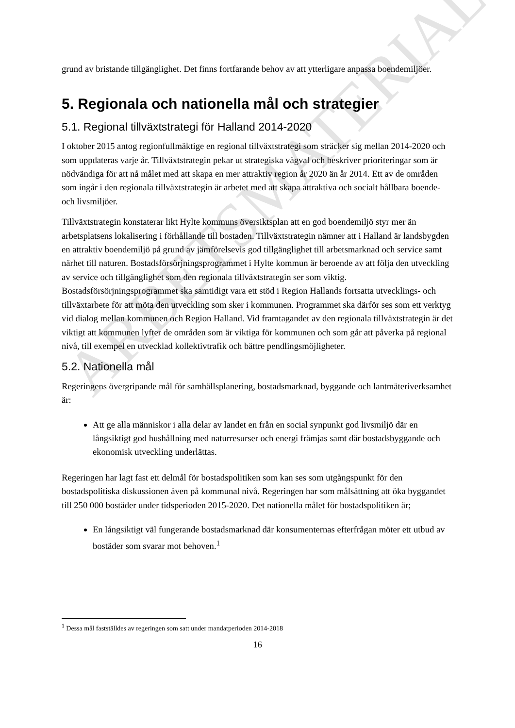ARBETSMATERIAL
grund av bristande tillgänglighet. Det finns fortfarande behov av att ytterligare anpassa boendemiljöer.
5. Regionala och nationella mål och strategier
5.1. Regional tillväxtstrategi för Halland 2014-2020
I oktober 2015 antog regionfullmäktige en regional tillväxtstrategi som sträcker sig mellan 2014-2020 och som uppdateras varje år. Tillväxtstrategin pekar ut strategiska vägval och beskriver prioriteringar som är nödvändiga för att nå målet med att skapa en mer attraktiv region år 2020 än år 2014. Ett av de områden som ingår i den regionala tillväxtstrategin är arbetet med att skapa attraktiva och socialt hållbara boende- och livsmiljöer.
Tillväxtstrategin konstaterar likt Hylte kommuns översiktsplan att en god boendemiljö styr mer än arbetsplatsens lokalisering i förhållande till bostaden. Tillväxtstrategin nämner att i Halland är landsbygden en attraktiv boendemiljö på grund av jämförelsevis god tillgänglighet till arbetsmarknad och service samt närhet till naturen. Bostadsförsörjningsprogrammet i Hylte kommun är beroende av att följa den utveckling av service och tillgänglighet som den regionala tillväxtstrategin ser som viktig. Bostadsförsörjningsprogrammet ska samtidigt vara ett stöd i Region Hallands fortsatta utvecklings- och tillväxtarbete för att möta den utveckling som sker i kommunen. Programmet ska därför ses som ett verktyg vid dialog mellan kommunen och Region Halland. Vid framtagandet av den regionala tillväxtstrategin är det viktigt att kommunen lyfter de områden som är viktiga för kommunen och som går att påverka på regional nivå, till exempel en utvecklad kollektivtrafik och bättre pendlingsmöjligheter.
5.2. Nationella mål
Regeringens övergripande mål för samhällsplanering, bostadsmarknad, byggande och lantmäteriverksamhet är:
Att ge alla människor i alla delar av landet en från en social synpunkt god livsmiljö där en långsiktigt god hushållning med naturresurser och energi främjas samt där bostadsbyggande och ekonomisk utveckling underlättas.
Regeringen har lagt fast ett delmål för bostadspolitiken som kan ses som utgångspunkt för den bostadspolitiska diskussionen även på kommunal nivå. Regeringen har som målsättning att öka byggandet till 250 000 bostäder under tidsperioden 2015-2020. Det nationella målet för bostadspolitiken är;
En långsiktigt väl fungerande bostadsmarknad där konsumenternas efterfrågan möter ett utbud av bostäder som svarar mot behoven.<sup>1</sup>
<sup>1</sup> Dessa mål fastställdes av regeringen som satt under mandatperioden 2014-2018
16